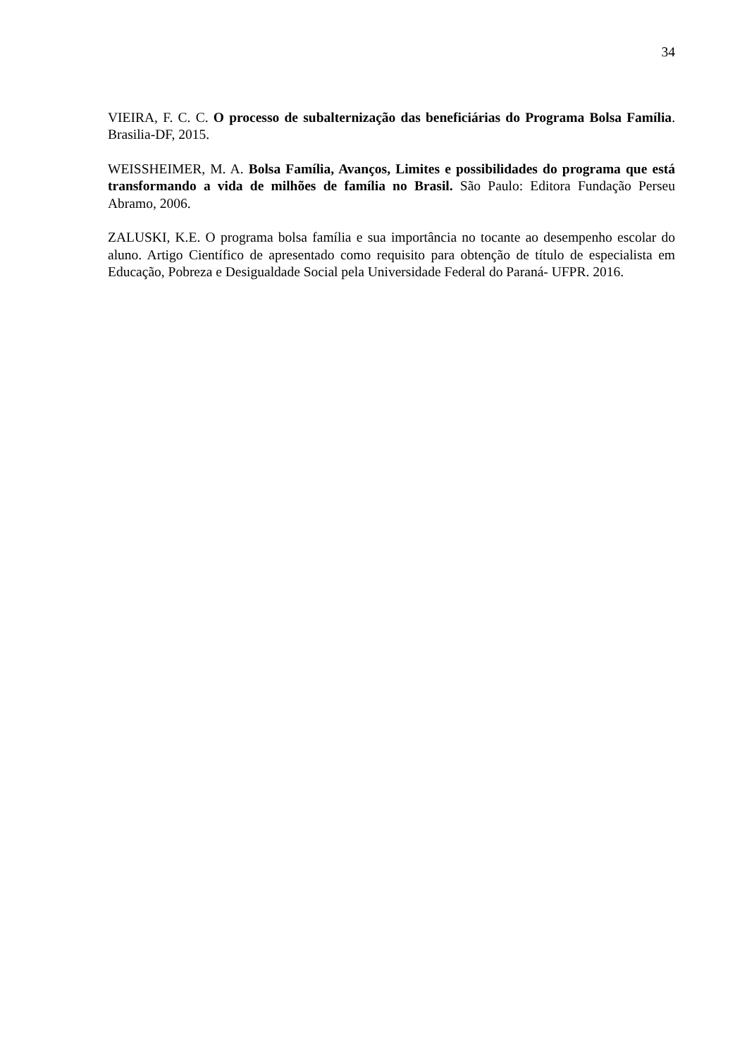34
VIEIRA, F. C. C. O processo de subalternização das beneficiárias do Programa Bolsa Família. Brasilia-DF, 2015.
WEISSHEIMER, M. A. Bolsa Família, Avanços, Limites e possibilidades do programa que está transformando a vida de milhões de família no Brasil. São Paulo: Editora Fundação Perseu Abramo, 2006.
ZALUSKI, K.E. O programa bolsa família e sua importância no tocante ao desempenho escolar do aluno. Artigo Científico de apresentado como requisito para obtenção de título de especialista em Educação, Pobreza e Desigualdade Social pela Universidade Federal do Paraná- UFPR. 2016.